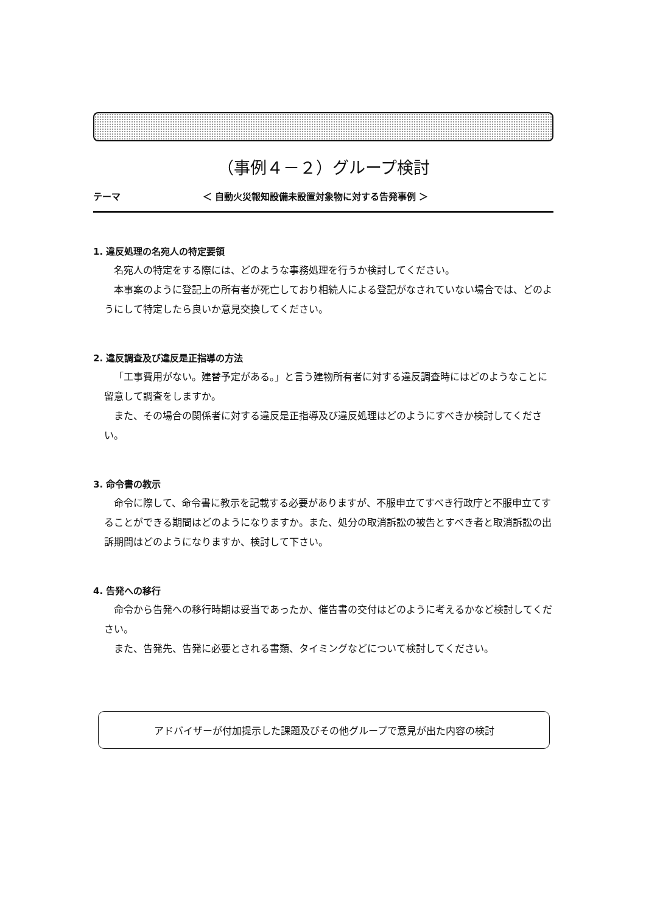（事例４－２）グループ検討
テーマ ＜ 自動火災報知設備未設置対象物に対する告発事例 ＞
1. 違反処理の名宛人の特定要領
名宛人の特定をする際には、どのような事務処理を行うか検討してください。
本事案のように登記上の所有者が死亡しており相続人による登記がなされていない場合では、どのようにして特定したら良いか意見交換してください。
2. 違反調査及び違反是正指導の方法
「工事費用がない。建替予定がある。」と言う建物所有者に対する違反調査時にはどのようなことに留意して調査をしますか。
また、その場合の関係者に対する違反是正指導及び違反処理はどのようにすべきか検討してください。
3. 命令書の教示
命令に際して、命令書に教示を記載する必要がありますが、不服申立てすべき行政庁と不服申立てすることができる期間はどのようになりますか。また、処分の取消訴訟の被告とすべき者と取消訴訟の出訴期間はどのようになりますか、検討して下さい。
4. 告発への移行
命令から告発への移行時期は妥当であったか、催告書の交付はどのように考えるかなど検討してください。
また、告発先、告発に必要とされる書類、タイミングなどについて検討してください。
アドバイザーが付加提示した課題及びその他グループで意見が出た内容の検討